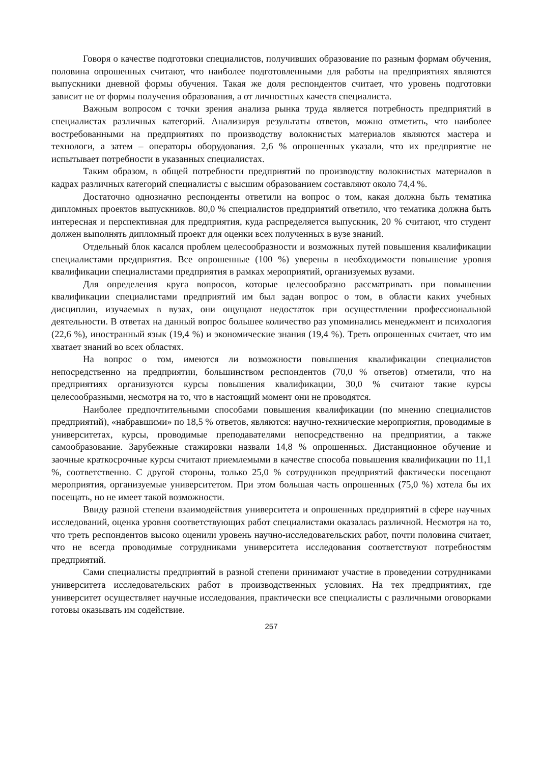Говоря о качестве подготовки специалистов, получивших образование по разным формам обучения, половина опрошенных считают, что наиболее подготовленными для работы на предприятиях являются выпускники дневной формы обучения. Такая же доля респондентов считает, что уровень подготовки зависит не от формы получения образования, а от личностных качеств специалиста.
Важным вопросом с точки зрения анализа рынка труда является потребность предприятий в специалистах различных категорий. Анализируя результаты ответов, можно отметить, что наиболее востребованными на предприятиях по производству волокнистых материалов являются мастера и технологи, а затем – операторы оборудования. 2,6 % опрошенных указали, что их предприятие не испытывает потребности в указанных специалистах.
Таким образом, в общей потребности предприятий по производству волокнистых материалов в кадрах различных категорий специалисты с высшим образованием составляют около 74,4 %.
Достаточно однозначно респонденты ответили на вопрос о том, какая должна быть тематика дипломных проектов выпускников. 80,0 % специалистов предприятий ответило, что тематика должна быть интересная и перспективная для предприятия, куда распределяется выпускник, 20 % считают, что студент должен выполнять дипломный проект для оценки всех полученных в вузе знаний.
Отдельный блок касался проблем целесообразности и возможных путей повышения квалификации специалистами предприятия. Все опрошенные (100 %) уверены в необходимости повышение уровня квалификации специалистами предприятия в рамках мероприятий, организуемых вузами.
Для определения круга вопросов, которые целесообразно рассматривать при повышении квалификации специалистами предприятий им был задан вопрос о том, в области каких учебных дисциплин, изучаемых в вузах, они ощущают недостаток при осуществлении профессиональной деятельности. В ответах на данный вопрос большее количество раз упоминались менеджмент и психология (22,6 %), иностранный язык (19,4 %) и экономические знания (19,4 %). Треть опрошенных считает, что им хватает знаний во всех областях.
На вопрос о том, имеются ли возможности повышения квалификации специалистов непосредственно на предприятии, большинством респондентов (70,0 % ответов) отметили, что на предприятиях организуются курсы повышения квалификации, 30,0 % считают такие курсы целесообразными, несмотря на то, что в настоящий момент они не проводятся.
Наиболее предпочтительными способами повышения квалификации (по мнению специалистов предприятий), «набравшими» по 18,5 % ответов, являются: научно-технические мероприятия, проводимые в университетах, курсы, проводимые преподавателями непосредственно на предприятии, а также самообразование. Зарубежные стажировки назвали 14,8 % опрошенных. Дистанционное обучение и заочные краткосрочные курсы считают приемлемыми в качестве способа повышения квалификации по 11,1 %, соответственно. С другой стороны, только 25,0 % сотрудников предприятий фактически посещают мероприятия, организуемые университетом. При этом большая часть опрошенных (75,0 %) хотела бы их посещать, но не имеет такой возможности.
Ввиду разной степени взаимодействия университета и опрошенных предприятий в сфере научных исследований, оценка уровня соответствующих работ специалистами оказалась различной. Несмотря на то, что треть респондентов высоко оценили уровень научно-исследовательских работ, почти половина считает, что не всегда проводимые сотрудниками университета исследования соответствуют потребностям предприятий.
Сами специалисты предприятий в разной степени принимают участие в проведении сотрудниками университета исследовательских работ в производственных условиях. На тех предприятиях, где университет осуществляет научные исследования, практически все специалисты с различными оговорками готовы оказывать им содействие.
257